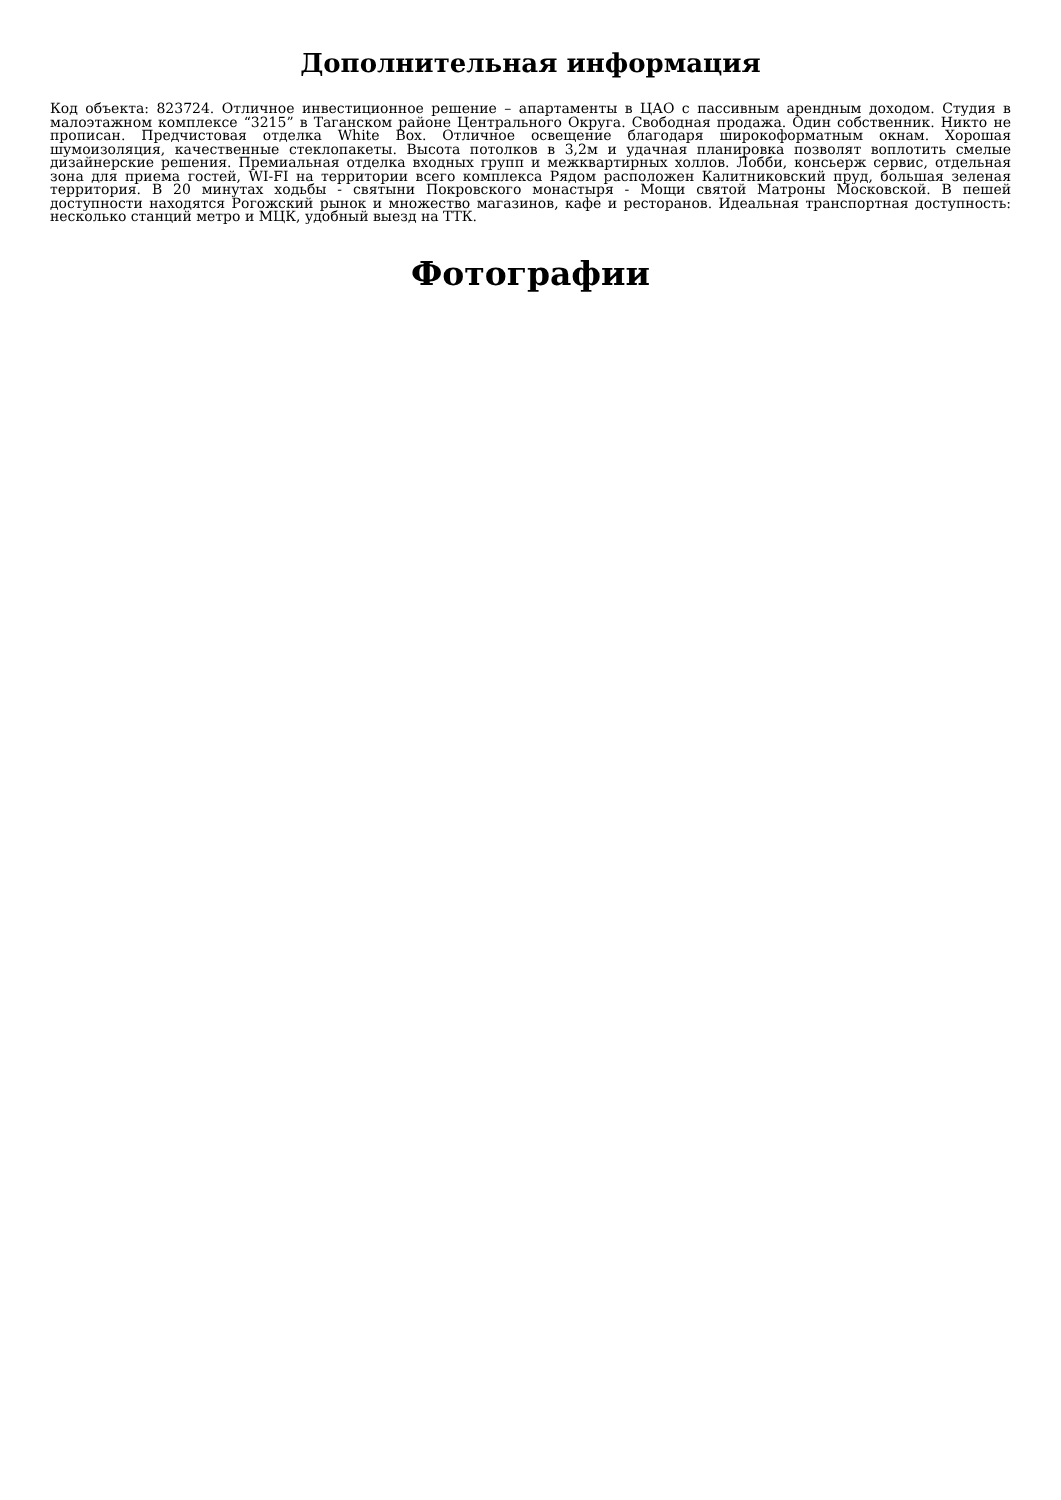Дополнительная информация
Код объекта: 823724. Отличное инвестиционное решение – апартаменты в ЦАО с пассивным арендным доходом. Студия в малоэтажном комплексе “3215” в Таганском районе Центрального Округа. Свободная продажа. Один собственник. Никто не прописан. Предчистовая отделка White Box. Отличное освещение благодаря широкоформатным окнам. Хорошая шумоизоляция, качественные стеклопакеты. Высота потолков в 3,2м и удачная планировка позволят воплотить смелые дизайнерские решения. Премиальная отделка входных групп и межквартирных холлов. Лобби, консьерж сервис, отдельная зона для приема гостей, WI-FI на территории всего комплекса Рядом расположен Калитниковский пруд, большая зеленая территория. В 20 минутах ходьбы - святыни Покровского монастыря - Мощи святой Матроны Московской. В пешей доступности находятся Рогожский рынок и множество магазинов, кафе и ресторанов. Идеальная транспортная доступность: несколько станций метро и МЦК, удобный выезд на ТТК.
Фотографии